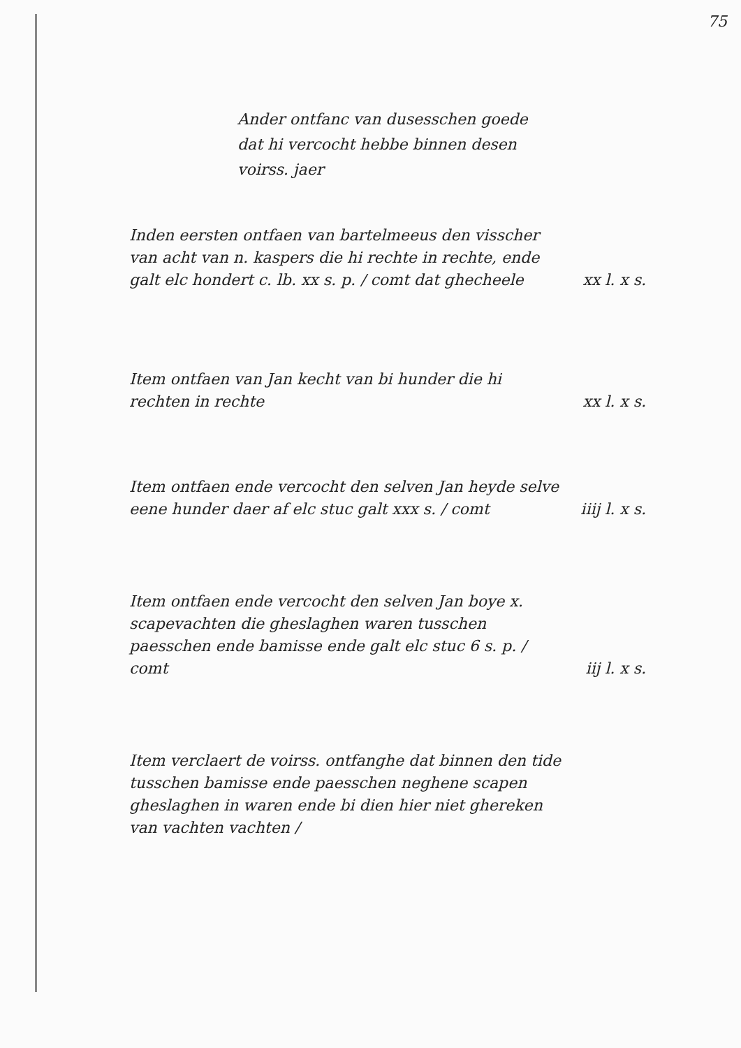75
Ander ontfanc van dusesschen goede dat hi vercocht hebbe binnen desen voirss. jaer
Inden eersten ontfaen van bartelmeeus den visscher van acht van n. kaspers die hi rechte in rechte, ende galt elc hondert c. lb. xx s. p. / comt dat ghecheele
xx l. x s.
Item ontfaen van Jan kecht van bi hunder die hi rechten in rechte
xx l. x s.
Item ontfaen ende vercocht den selven Jan heyde selve eene hunder daer af elc stuc galt xxx s. / comt
iiij l. x s.
Item ontfaen ende vercocht den selven Jan boye x. scapevachten die gheslaghen waren tusschen paesschen ende bamisse ende galt elc stuc 6 s. p. / comt
iij l. x s.
Item verclaert de voirss. ontfanghe dat binnen den tide tusschen bamisse ende paesschen neghene scapen gheslaghen in waren ende bi dien hier niet ghereken van vachten vachten /